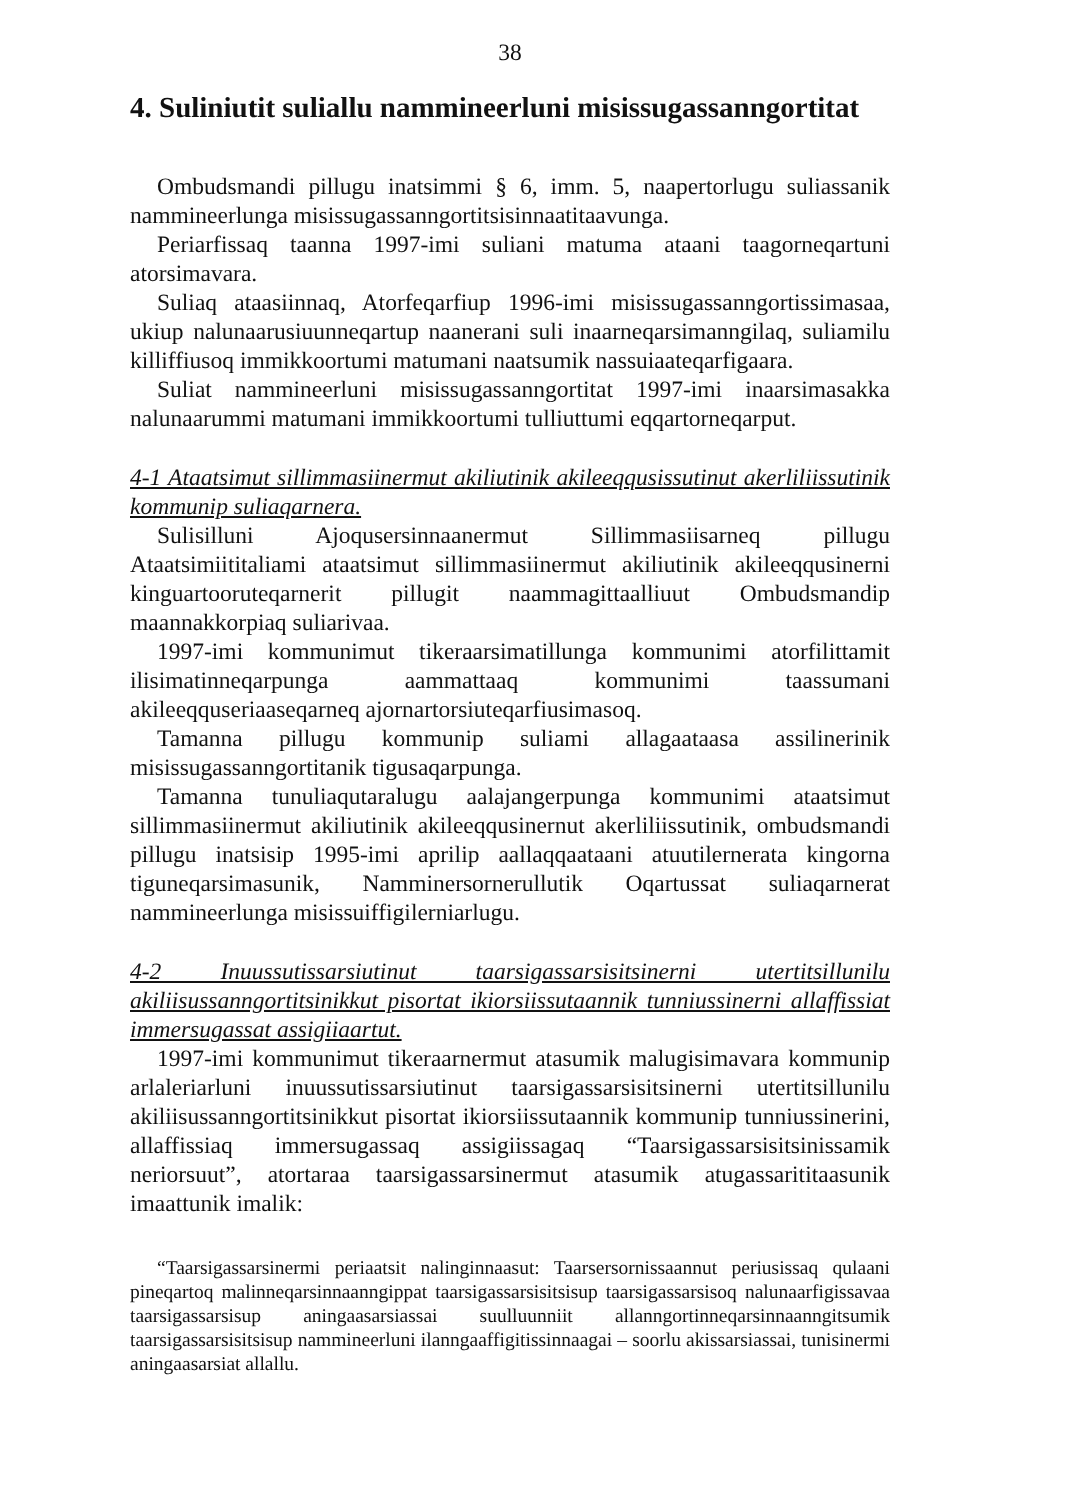38
4. Suliniutit suliallu nammineerluni misissugassanngortitat
Ombudsmandi pillugu inatsimmi § 6, imm. 5, naapertorlugu suliassanik nammineerlunga misissugassanngortitsisinnaatitaavunga.
Periarfissaq taanna 1997-imi suliani matuma ataani taagorneqartuni atorsimavara.
Suliaq ataasiinnaq, Atorfeqarfiup 1996-imi misissugassanngortissimasaa, ukiup nalunaarusiuunneqartup naanerani suli inaarneqarsimanngilaq, suliamilu killiffiusoq immikkoortumi matumani naatsumik nassuiaateqarfigaara.
Suliat nammineerluni misissugassanngortitat 1997-imi inaarsimasakka nalunaarummi matumani immikkoortumi tulliuttumi eqqartorneqarput.
4-1 Ataatsimut sillimmasiinermut akiliutinik akileeqqusissutinut akerliliissutinik kommunip suliaqarnera.
Sulisilluni Ajoqusersinnaanermut Sillimmasiisarneq pillugu Ataatsimiititaliami ataatsimut sillimmasiinermut akiliutinik akileeqqusinerni kinguartooruteqarnerit pillugit naammagittaalliuut Ombudsmandip maannakkorpiaq suliarivaa.
1997-imi kommunimut tikeraarsimatillunga kommunimi atorfilittamit ilisimatinneqarpunga aammattaaq kommunimi taassumani akileeqquseriaaseqarneq ajornartorsiuteqarfiusimasoq.
Tamanna pillugu kommunip suliami allagaataasa assilinerinik misissugassanngortitanik tigusaqarpunga.
Tamanna tunuliaqutaralugu aalajangerpunga kommunimi ataatsimut sillimmasiinermut akiliutinik akileeqqusinernut akerliliissutinik, ombudsmandi pillugu inatsisip 1995-imi aprilip aallaqqaataani atuutilernerata kingorna tiguneqarsimasunik, Namminersornerullutik Oqartussat suliaqarnerat nammineerlunga misissuiffigilerniarlugu.
4-2 Inuussutissarsiutinut taarsigassarsisitsinerni utertitsillunilu akiliisussanngortitsinikkut pisortat ikiorsiissutaannik tunniussinerni allaffissiat immersugassat assigiiaartut.
1997-imi kommunimut tikeraarnermut atasumik malugisimavara kommunip arlaleriarluni inuussutissarsiutinut taarsigassarsisitsinerni utertitsillunilu akiliisussanngortitsinikkut pisortat ikiorsiissutaannik kommunip tunniussinerini, allaffissiaq immersugassaq assigiissagaq “Taarsigassarsisitsinissamik neriorsuut”, atortaraa taarsigassarsinermut atasumik atugassarititaasunik imaattunik imalik:
“Taarsigassarsinermi periaatsit nalinginnaasut: Taarsersornissaannut periusissaq qulaani pineqartoq malinneqarsinnaanngippat taarsigassarsisitsisup taarsigassarsisoq nalunaarfigissavaa taarsigassarsisup aningaasarsiassai suulluunniit allanngortinneqarsinnaanngitsumik taarsigassarsisitsisup nammineerluni ilanngaaffigitissinnaagai – soorlu akissarsiassai, tunisinermi aningaasarsiat allallu.